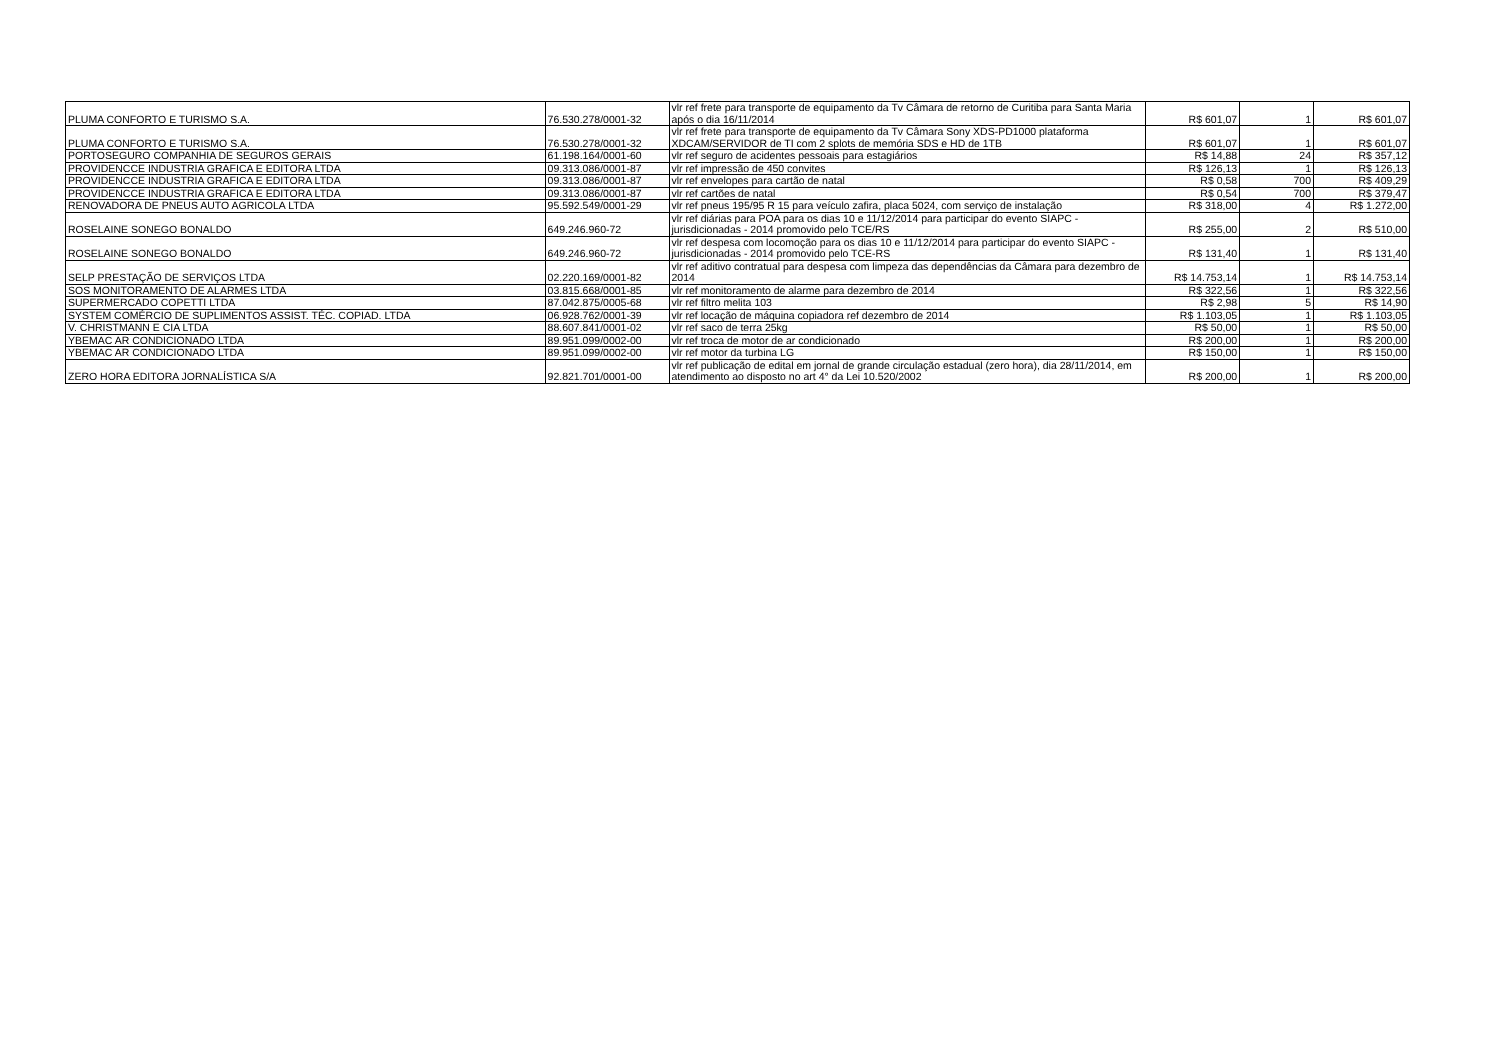| PLUMA CONFORTO E TURISMO S.A. | 76.530.278/0001-32 | vlr ref frete para transporte de equipamento da Tv Câmara de retorno de Curitiba para Santa Maria após o dia 16/11/2014 | R$ 601,07 | 1 | R$ 601,07 |
| PLUMA CONFORTO E TURISMO S.A. | 76.530.278/0001-32 | vlr ref frete para transporte de equipamento da Tv Câmara Sony XDS-PD1000 plataforma XDCAM/SERVIDOR de TI com 2 splots de memória SDS e HD de 1TB | R$ 601,07 | 1 | R$ 601,07 |
| PORTOSEGURO COMPANHIA DE SEGUROS GERAIS | 61.198.164/0001-60 | vlr ref seguro de acidentes pessoais para estagiários | R$ 14,88 | 24 | R$ 357,12 |
| PROVIDENCCE INDUSTRIA GRAFICA E EDITORA LTDA | 09.313.086/0001-87 | vlr ref impressão de 450 convites | R$ 126,13 | 1 | R$ 126,13 |
| PROVIDENCCE INDUSTRIA GRAFICA E EDITORA LTDA | 09.313.086/0001-87 | vlr ref envelopes para cartão de natal | R$ 0,58 | 700 | R$ 409,29 |
| PROVIDENCCE INDUSTRIA GRAFICA E EDITORA LTDA | 09.313.086/0001-87 | vlr ref cartões de natal | R$ 0,54 | 700 | R$ 379,47 |
| RENOVADORA DE PNEUS AUTO AGRICOLA LTDA | 95.592.549/0001-29 | vlr ref pneus 195/95 R 15 para veículo zafira, placa 5024, com serviço de instalação | R$ 318,00 | 4 | R$ 1.272,00 |
| ROSELAINE SONEGO BONALDO | 649.246.960-72 | vlr ref diárias para POA para os dias 10 e 11/12/2014 para participar do evento SIAPC - jurisdicionadas - 2014 promovido pelo TCE/RS | R$ 255,00 | 2 | R$ 510,00 |
| ROSELAINE SONEGO BONALDO | 649.246.960-72 | vlr ref despesa com locomoção para os dias 10 e 11/12/2014 para participar do evento SIAPC - jurisdicionadas - 2014 promovido pelo TCE-RS | R$ 131,40 | 1 | R$ 131,40 |
| SELP PRESTAÇÃO DE SERVIÇOS LTDA | 02.220.169/0001-82 | vlr ref aditivo contratual para despesa com limpeza das dependências da Câmara para dezembro de 2014 | R$ 14.753,14 | 1 | R$ 14.753,14 |
| SOS MONITORAMENTO DE ALARMES LTDA | 03.815.668/0001-85 | vlr ref monitoramento de alarme para dezembro de 2014 | R$ 322,56 | 1 | R$ 322,56 |
| SUPERMERCADO COPETTI LTDA | 87.042.875/0005-68 | vlr ref filtro melita 103 | R$ 2,98 | 5 | R$ 14,90 |
| SYSTEM COMÉRCIO DE SUPLIMENTOS ASSIST. TÉC. COPIAD. LTDA | 06.928.762/0001-39 | vlr ref locação de máquina copiadora ref dezembro de 2014 | R$ 1.103,05 | 1 | R$ 1.103,05 |
| V. CHRISTMANN E CIA LTDA | 88.607.841/0001-02 | vlr ref saco de terra 25kg | R$ 50,00 | 1 | R$ 50,00 |
| YBEMAC AR CONDICIONADO LTDA | 89.951.099/0002-00 | vlr ref troca de motor de ar condicionado | R$ 200,00 | 1 | R$ 200,00 |
| YBEMAC AR CONDICIONADO LTDA | 89.951.099/0002-00 | vlr ref motor da turbina LG | R$ 150,00 | 1 | R$ 150,00 |
| ZERO HORA EDITORA JORNALÍSTICA S/A | 92.821.701/0001-00 | vlr ref publicação de edital em jornal de grande circulação estadual (zero hora), dia 28/11/2014, em atendimento ao disposto no art 4° da Lei 10.520/2002 | R$ 200,00 | 1 | R$ 200,00 |